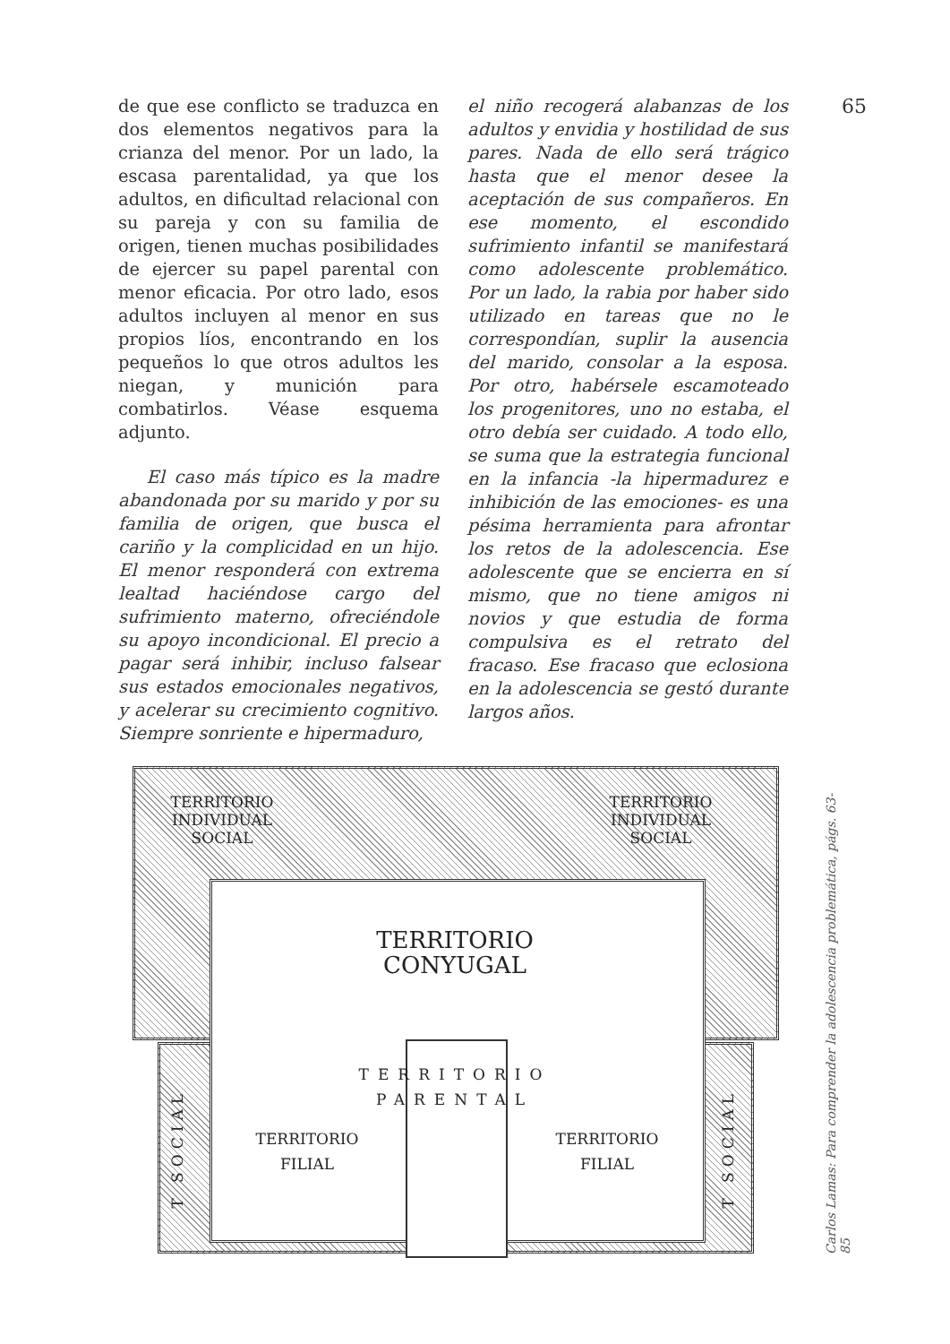65
de que ese conflicto se traduzca en dos elementos negativos para la crianza del menor. Por un lado, la escasa parentalidad, ya que los adultos, en dificultad relacional con su pareja y con su familia de origen, tienen muchas posibilidades de ejercer su papel parental con menor eficacia. Por otro lado, esos adultos incluyen al menor en sus propios líos, encontrando en los pequeños lo que otros adultos les niegan, y munición para combatirlos. Véase esquema adjunto.
El caso más típico es la madre abandonada por su marido y por su familia de origen, que busca el cariño y la complicidad en un hijo. El menor responderá con extrema lealtad haciéndose cargo del sufrimiento materno, ofreciéndole su apoyo incondicional. El precio a pagar será inhibir, incluso falsear sus estados emocionales negativos, y acelerar su crecimiento cognitivo. Siempre sonriente e hipermaduro,
el niño recogerá alabanzas de los adultos y envidia y hostilidad de sus pares. Nada de ello será trágico hasta que el menor desee la aceptación de sus compañeros. En ese momento, el escondido sufrimiento infantil se manifestará como adolescente problemático. Por un lado, la rabia por haber sido utilizado en tareas que no le correspondían, suplir la ausencia del marido, consolar a la esposa. Por otro, habérsele escamoteado los progenitores, uno no estaba, el otro debía ser cuidado. A todo ello, se suma que la estrategia funcional en la infancia -la hipermadurez e inhibición de las emociones- es una pésima herramienta para afrontar los retos de la adolescencia. Ese adolescente que se encierra en sí mismo, que no tiene amigos ni novios y que estudia de forma compulsiva es el retrato del fracaso. Ese fracaso que eclosiona en la adolescencia se gestó durante largos años.
TERRITORIO
INDIVIDUAL
SOCIAL
TERRITORIO
INDIVIDUAL
SOCIAL
TERRITORIO
CONYUGAL
TERRITORIO
PARENTAL
TERRITORIO
FILIAL
TERRITORIO
FILIAL
T SOCIAL
T SOCIAL
Carlos Lamas: Para comprender la adolescencia problemática, págs. 63-85